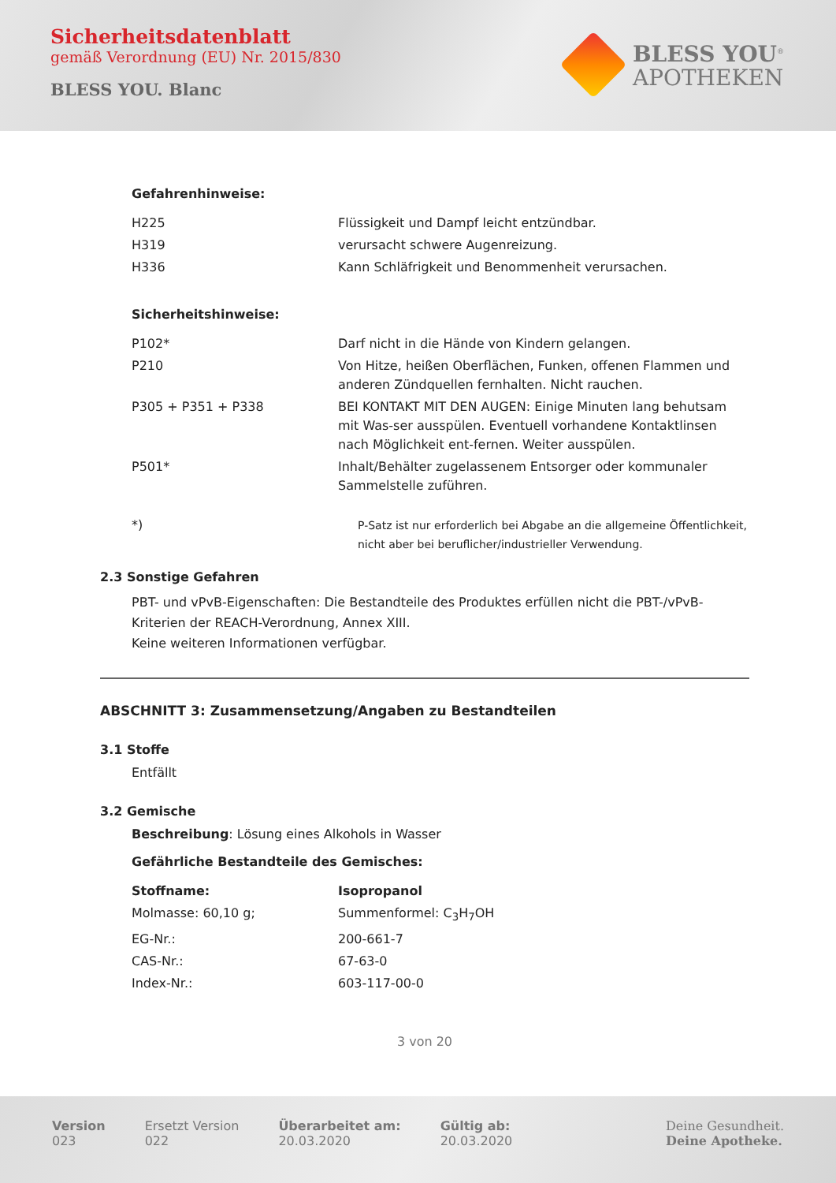Sicherheitsdatenblatt
gemäß Verordnung (EU) Nr. 2015/830
BLESS YOU. Blanc
BLESS YOU<sup>®</sup>
APOTHEKEN
Gefahrenhinweise:
| H225 | Flüssigkeit und Dampf leicht entzündbar. |
| H319 | verursacht schwere Augenreizung. |
| H336 | Kann Schläfrigkeit und Benommenheit verursachen. |
Sicherheitshinweise:
| P102* | Darf nicht in die Hände von Kindern gelangen. |
| P210 | Von Hitze, heißen Oberflächen, Funken, offenen Flammen und anderen Zündquellen fernhalten. Nicht rauchen. |
| P305 + P351 + P338 | BEI KONTAKT MIT DEN AUGEN: Einige Minuten lang behutsam mit Was-ser ausspülen. Eventuell vorhandene Kontaktlinsen nach Möglichkeit ent-fernen. Weiter ausspülen. |
| P501* | Inhalt/Behälter zugelassenem Entsorger oder kommunaler Sammelstelle zuführen. |
| *) | P-Satz ist nur erforderlich bei Abgabe an die allgemeine Öffentlichkeit, nicht aber bei beruflicher/industrieller Verwendung. |
2.3 Sonstige Gefahren
PBT- und vPvB-Eigenschaften: Die Bestandteile des Produktes erfüllen nicht die PBT-/vPvB-Kriterien der REACH-Verordnung, Annex XIII.
Keine weiteren Informationen verfügbar.
ABSCHNITT 3: Zusammensetzung/Angaben zu Bestandteilen
3.1 Stoffe
Entfällt
3.2 Gemische
Beschreibung: Lösung eines Alkohols in Wasser
Gefährliche Bestandteile des Gemisches:
| Stoffname: | Isopropanol |
| Molmasse: 60,10 g; | Summenformel: C<sub>3</sub>H<sub>7</sub>OH |
| EG-Nr.: | 200-661-7 |
| CAS-Nr.: | 67-63-0 |
| Index-Nr.: | 603-117-00-0 |
3 von 20
Version
023
Ersetzt Version
022
Überarbeitet am:
20.03.2020
Gültig ab:
20.03.2020
Deine Gesundheit.
Deine Apotheke.